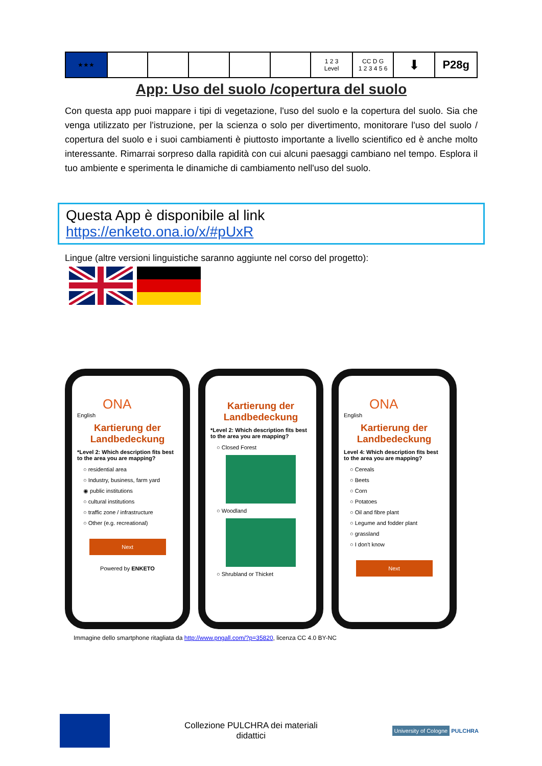| ★★★ | | | | | | 1 2 3 Level | CC D G 1 2 3 4 5 6 | ⬇ | P28g |
App: Uso del suolo /copertura del suolo
Con questa app puoi mappare i tipi di vegetazione, l'uso del suolo e la copertura del suolo. Sia che venga utilizzato per l'istruzione, per la scienza o solo per divertimento, monitorare l'uso del suolo / copertura del suolo e i suoi cambiamenti è piuttosto importante a livello scientifico ed è anche molto interessante. Rimarrai sorpreso dalla rapidità con cui alcuni paesaggi cambiano nel tempo. Esplora il tuo ambiente e sperimenta le dinamiche di cambiamento nell'uso del suolo.
Questa App è disponibile al link
https://enketo.ona.io/x/#pUxR
Lingue (altre versioni linguistiche saranno aggiunte nel corso del progetto):
ONA
English
Kartierung der Landbedeckung
*Level 2: Which description fits best to the area you are mapping?
○ residential area
○ Industry, business, farm yard
◉ public institutions
○ cultural institutions
○ traffic zone / infrastructure
○ Other (e.g. recreational)
Next
Powered by ENKETO
Kartierung der Landbedeckung
*Level 2: Which description fits best to the area you are mapping?
○ Closed Forest
○ Woodland
○ Shrubland or Thicket
ONA
English
Kartierung der Landbedeckung
Level 4: Which description fits best to the area you are mapping?
○ Cereals
○ Beets
○ Corn
○ Potatoes
○ Oil and fibre plant
○ Legume and fodder plant
○ grassland
○ I don't know
Next
Immagine dello smartphone ritagliata da http://www.pngall.com/?p=35820, licenza CC 4.0 BY-NC
Collezione PULCHRA dei materiali
didattici
University of Cologne PULCHRA